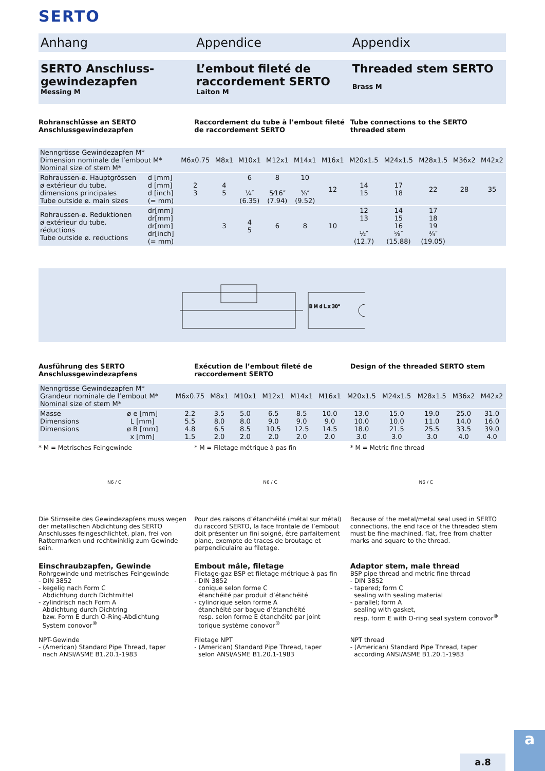SERTO
Anhang Appendice Appendix
SERTO Anschluss-gewindezapfen
Messing M
L’embout fileté de raccordement SERTO
Laiton M
Threaded stem SERTO
Brass M
Rohranschlüsse an SERTO Anschlussgewindezapfen
Raccordement du tube à l’embout fileté de raccordement SERTO
Tube connections to the SERTO threaded stem
| Nenngrösse Gewindezapfen M* Dimension nominale de l’embout M* Nominal size of stem M* | | M6x0.75 | M8x1 | M10x1 | M12x1 | M14x1 | M16x1 | M20x1.5 | M24x1.5 | M28x1.5 | M36x2 | M42x2 |
| Rohraussen-ø. Hauptgrössen ø extérieur du tube. dimensions principales Tube outside ø. main sizes | d [mm] d [mm] d [inch] (= mm) | 2 3 | 4 5 | 6 ¼″ (6.35) | 8 5⁄16″ (7.94) | 10 ⅜″ (9.52) | 12 | 14 15 | 17 18 | 22 | 28 | 35 |
| Rohraussen-ø. Reduktionen ø extérieur du tube. réductions Tube outside ø. reductions | dr[mm] dr[mm] dr[mm] dr[inch] (= mm) | | 3 | 4 5 | 6 | 8 | 10 | 12 13 ½″ (12.7) | 14 15 16 ⅝″ (15.88) | 17 18 19 ¾″ (19.05) | | |
B M d L x 30°
Ausführung des SERTO Anschlussgewindezapfens
Exécution de l’embout fileté de raccordement SERTO
Design of the threaded SERTO stem
| Nenngrösse Gewindezapfen M* Grandeur nominale de l’embout M* Nominal size of stem M* | | M6x0.75 | M8x1 | M10x1 | M12x1 | M14x1 | M16x1 | M20x1.5 | M24x1.5 | M28x1.5 | M36x2 | M42x2 |
| Masse Dimensions Dimensions | ø e [mm] L [mm] ø B [mm] x [mm] | 2.2 5.5 4.8 1.5 | 3.5 8.0 6.5 2.0 | 5.0 8.0 8.5 2.0 | 6.5 9.0 10.5 2.0 | 8.5 9.0 12.5 2.0 | 10.0 9.0 14.5 2.0 | 13.0 10.0 18.0 3.0 | 15.0 10.0 21.5 3.0 | 19.0 11.0 25.5 3.0 | 25.0 14.0 33.5 4.0 | 31.0 16.0 39.0 4.0 |
* M = Metrisches Feingewinde * M = Filetage métrique à pas fin
* M = Metric fine thread
N6 / C N6 / C N6 / C
Die Stirnseite des Gewindezapfens muss wegen der metallischen Abdichtung des SERTO Anschlusses feingeschlichtet, plan, frei von Rattermarken und rechtwinklig zum Gewinde sein.
Pour des raisons d’étanchéité (métal sur métal) du raccord SERTO, la face frontale de l’embout doit présenter un fini soigné, être parfaitement plane, exempte de traces de broutage et perpendiculaire au filetage.
Because of the metal/metal seal used in SERTO connections, the end face of the threaded stem must be fine machined, flat, free from chatter marks and square to the thread.
Einschraubzapfen, Gewinde
Rohrgewinde und metrisches Feingewinde
- DIN 3852
- kegelig nach Form C
Abdichtung durch Dichtmittel
- zylindrisch nach Form A
Abdichtung durch Dichtring
bzw. Form E durch O-Ring-Abdichtung
System conovor<sup>®</sup>
NPT-Gewinde
- (American) Standard Pipe Thread, taper
nach ANSI/ASME B1.20.1-1983
Embout mâle, filetage
Filetage-gaz BSP et filetage métrique à pas fin
- DIN 3852
conique selon forme C
étanchéité par produit d’étanchéité
- cylindrique selon forme A
étanchéité par bague d’étanchéité
resp. selon forme E étanchéité par joint
torique système conovor<sup>®</sup>
Filetage NPT
- (American) Standard Pipe Thread, taper
selon ANSI/ASME B1.20.1-1983
Adaptor stem, male thread
BSP pipe thread and metric fine thread
- DIN 3852
- tapered; form C
sealing with sealing material
- parallel; form A
sealing with gasket,
resp. form E with O-ring seal system conovor<sup>®</sup>
NPT thread
- (American) Standard Pipe Thread, taper
according ANSI/ASME B1.20.1-1983
a.8
a